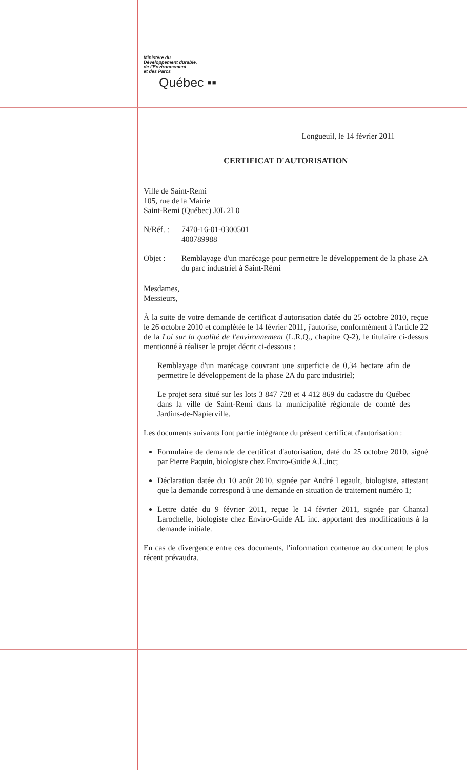Ministère du
Développement durable,
de l'Environnement
et des Parcs
Québec ▪▪
Longueuil, le 14 février 2011
CERTIFICAT D'AUTORISATION
Ville de Saint-Remi
105, rue de la Mairie
Saint-Remi (Québec) J0L 2L0
N/Réf. :
7470-16-01-0300501
400789988
Objet : Remblayage d'un marécage pour permettre le développement de la phase 2A du parc industriel à Saint-Rémi
Mesdames,
Messieurs,
À la suite de votre demande de certificat d'autorisation datée du 25 octobre 2010, reçue le 26 octobre 2010 et complétée le 14 février 2011, j'autorise, conformément à l'article 22 de la Loi sur la qualité de l'environnement (L.R.Q., chapitre Q-2), le titulaire ci-dessus mentionné à réaliser le projet décrit ci-dessous :
Remblayage d'un marécage couvrant une superficie de 0,34 hectare afin de permettre le développement de la phase 2A du parc industriel;
Le projet sera situé sur les lots 3 847 728 et 4 412 869 du cadastre du Québec dans la ville de Saint-Remi dans la municipalité régionale de comté des Jardins-de-Napierville.
Les documents suivants font partie intégrante du présent certificat d'autorisation :
Formulaire de demande de certificat d'autorisation, daté du 25 octobre 2010, signé par Pierre Paquin, biologiste chez Enviro-Guide A.L.inc;
Déclaration datée du 10 août 2010, signée par André Legault, biologiste, attestant que la demande correspond à une demande en situation de traitement numéro 1;
Lettre datée du 9 février 2011, reçue le 14 février 2011, signée par Chantal Larochelle, biologiste chez Enviro-Guide AL inc. apportant des modifications à la demande initiale.
En cas de divergence entre ces documents, l'information contenue au document le plus récent prévaudra.